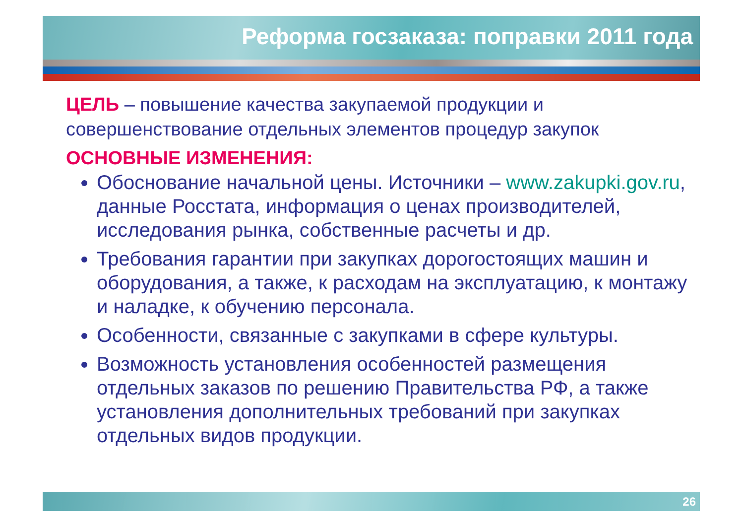Реформа госзаказа: поправки 2011 года
ЦЕЛЬ – повышение качества закупаемой продукции и совершенствование отдельных элементов процедур закупок
ОСНОВНЫЕ ИЗМЕНЕНИЯ:
Обоснование начальной цены. Источники – www.zakupki.gov.ru, данные Росстата, информация о ценах производителей, исследования рынка, собственные расчеты и др.
Требования гарантии при закупках дорогостоящих машин и оборудования, а также, к расходам на эксплуатацию, к монтажу и наладке, к обучению персонала.
Особенности, связанные с закупками в сфере культуры.
Возможность установления особенностей размещения отдельных заказов по решению Правительства РФ, а также установления дополнительных требований при закупках отдельных видов продукции.
26